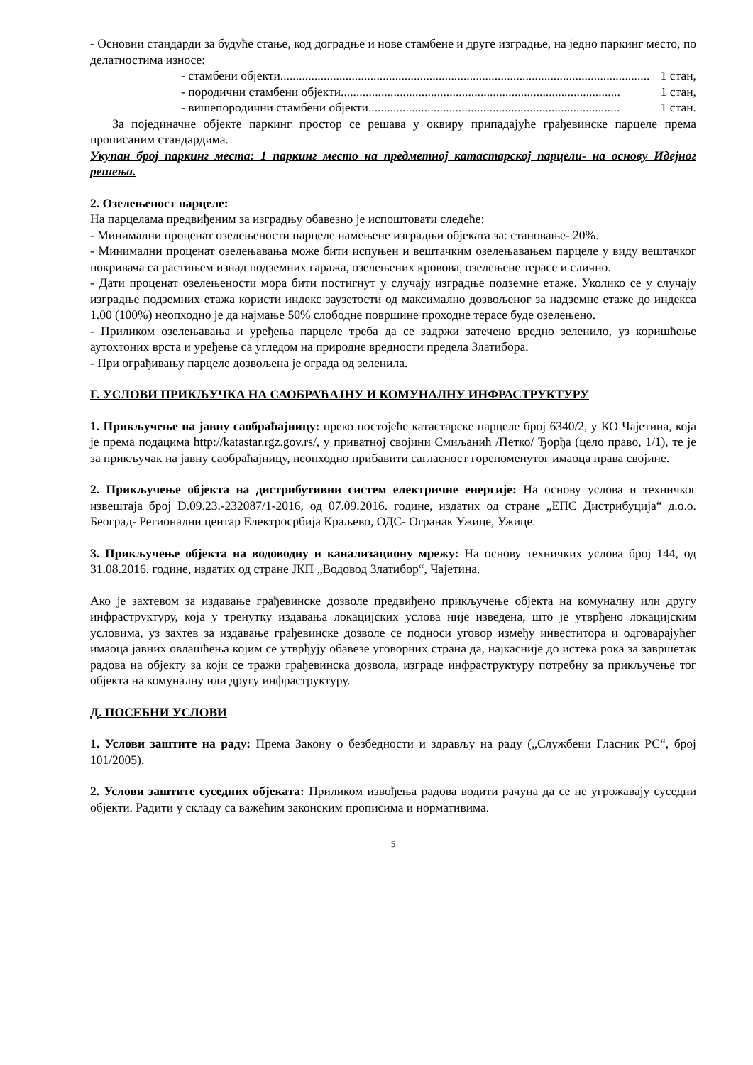- Основни стандарди за будуће стање, код доградње и нове стамбене и друге изградње, на једно паркинг место, по делатностима износе:
- стамбени објекти....................................................................................................................... 1 стан,
- породични стамбени објекти.......................................................................................... 1 стан,
- вишепородични стамбени објекти................................................................................. 1 стан.
За појединачне објекте паркинг простор се решава у оквиру припадајуће грађевинске парцеле према прописаним стандардима.
Укупан број паркинг места: 1 паркинг место на предметној катастарској парцели- на основу Идејног решења.
2. Озелењеност парцеле:
На парцелама предвиђеним за изградњу обавезно је испоштовати следеће:
- Минимални проценат озелењености парцеле намењене изградњи објеката за: становање- 20%.
- Минимални проценат озелењавања може бити испуњен и вештачким озелењавањем парцеле у виду вештачког покривача са растињем изнад подземних гаража, озелењених кровова, озелењене терасе и слично.
- Дати проценат озелењености мора бити постигнут у случају изградње подземне етаже. Уколико се у случају изградње подземних етажа користи индекс заузетости од максимално дозвољеног за надземне етаже до индекса 1.00 (100%) неопходно је да најмање 50% слободне површине проходне терасе буде озелењено.
- Приликом озелењавања и уређења парцеле треба да се задржи затечено вредно зеленило, уз коришћење аутохтоних врста и уређење са угледом на природне вредности предела Златибора.
- При ограђивању парцеле дозвољена је ограда од зеленила.
Г. УСЛОВИ ПРИКЉУЧКА НА САОБРАЋАЈНУ И КОМУНАЛНУ ИНФРАСТРУКТУРУ
1. Прикључење на јавну саобраћајницу: преко постојеће катастарске парцеле број 6340/2, у КО Чајетина, која је према подацима http://katastar.rgz.gov.rs/, у приватној својини Смиљанић /Петко/ Ђорђа (цело право, 1/1), те је за прикључак на јавну саобраћајницу, неопходно прибавити сагласност горепоменутог имаоца права својине.
2. Прикључење објекта на дистрибутивни систем електричне енергије: На основу услова и техничког извештаја број D.09.23.-232087/1-2016, од 07.09.2016. године, издатих од стране „ЕПС Дистрибуција“ д.о.о. Београд- Регионални центар Електросрбија Краљево, ОДС- Огранак Ужице, Ужице.
3. Прикључење објекта на водоводну и канализациону мрежу: На основу техничких услова број 144, од 31.08.2016. године, издатих од стране ЈКП „Водовод Златибор“, Чајетина.
Ако је захтевом за издавање грађевинске дозволе предвиђено прикључење објекта на комуналну или другу инфраструктуру, која у тренутку издавања локацијских услова није изведена, што је утврђено локацијским условима, уз захтев за издавање грађевинске дозволе се подноси уговор између инвеститора и одговарајућег имаоца јавних овлашћења којим се утврђују обавезе уговорних страна да, најкасније до истека рока за завршетак радова на објекту за који се тражи грађевинска дозвола, изграде инфраструктуру потребну за прикључење тог објекта на комуналну или другу инфраструктуру.
Д. ПОСЕБНИ УСЛОВИ
1. Услови заштите на раду: Према Закону о безбедности и здрављу на раду („Службени Гласник РС“, број 101/2005).
2. Услови заштите суседних објеката: Приликом извођења радова водити рачуна да се не угрожавају суседни објекти. Радити у складу са важећим законским прописима и нормативима.
5